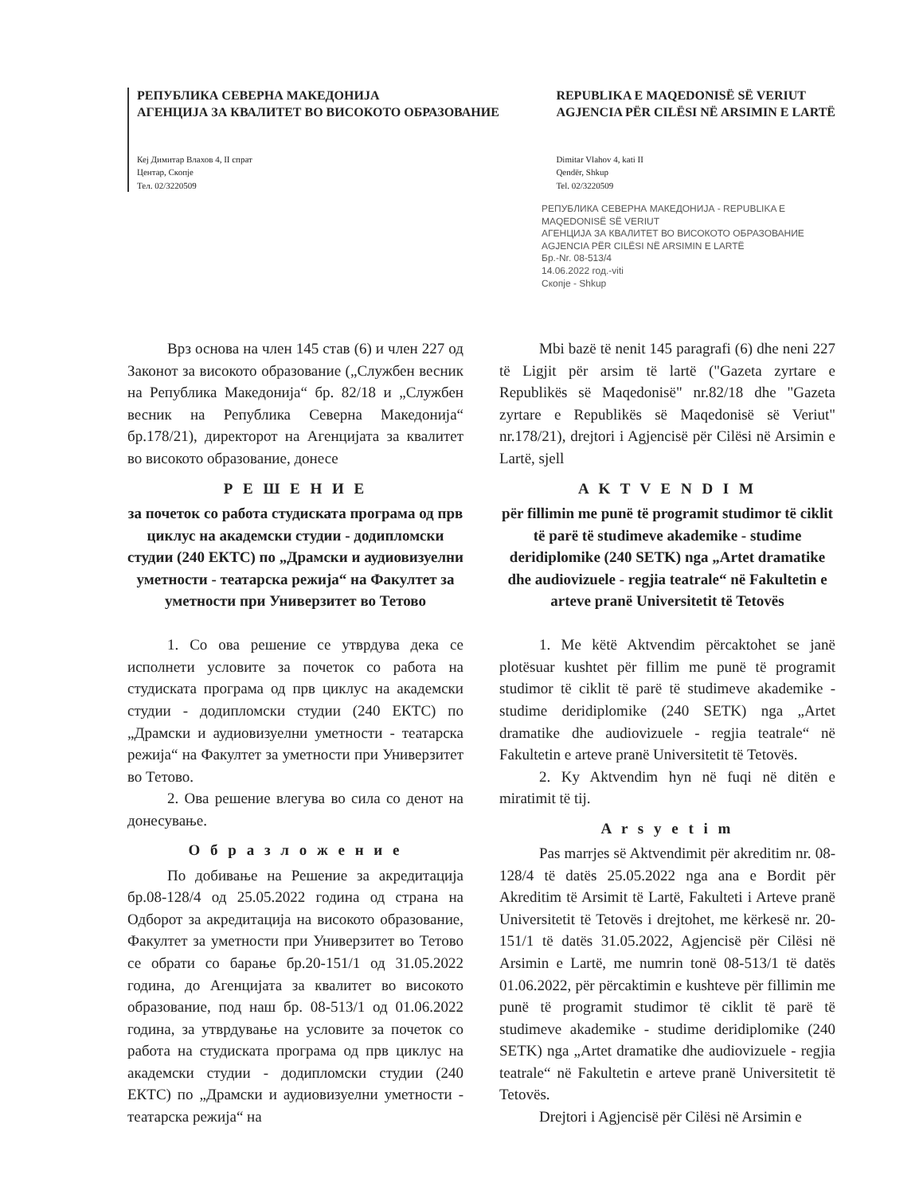РЕПУБЛИКА СЕВЕРНА МАКЕДОНИЈА
АГЕНЦИЈА ЗА КВАЛИТЕТ ВО ВИСОКОТО ОБРАЗОВАНИЕ
Кеј Димитар Влахов 4, II спрат
Центар, Скопје
Тел. 02/3220509
REPUBLIKA E MAQEDONISË SË VERIUT
AGJENCIA PËR CILËSI NË ARSIMIN E LARTË
Dimitar Vlahov 4, kati II
Qendër, Shkup
Tel. 02/3220509
РЕПУБЛИКА СЕВЕРНА МАКЕДОНИЈА - REPUBLIKA E MAQEDONISË SË VERIUT
АГЕНЦИЈА ЗА КВАЛИТЕТ ВО ВИСОКОТО ОБРАЗОВАНИЕ
AGJENCIA PËR CILËSI NË ARSIMIN E LARTË
Бр.-Nr. 08-513/4
14.06.2022 год.-viti
Скопје - Shkup
Врз основа на член 145 став (6) и член 227 од Законот за високото образование („Службен весник на Република Македонија“ бр. 82/18 и „Службен весник на Република Северна Македонија“ бр.178/21), директорот на Агенцијата за квалитет во високото образование, донесе
Р Е Ш Е Н И Е
за почеток со работа студиската програма од прв циклус на академски студии - додипломски студии (240 ЕКТС) по „Драмски и аудиовизуелни уметности - театарска режија“ на Факултет за уметности при Универзитет во Тетово
1. Со ова решение се утврдува дека се исполнети условите за почеток со работа на студиската програма од прв циклус на академски студии - додипломски студии (240 ЕКТС) по „Драмски и аудиовизуелни уметности - театарска режија“ на Факултет за уметности при Универзитет во Тетово.
2. Ова решение влегува во сила со денот на донесување.
О б р а з л о ж е н и е
По добивање на Решение за акредитација бр.08-128/4 од 25.05.2022 година од страна на Одборот за акредитација на високото образование, Факултет за уметности при Универзитет во Тетово се обрати со барање бр.20-151/1 од 31.05.2022 година, до Агенцијата за квалитет во високото образование, под наш бр. 08-513/1 од 01.06.2022 година, за утврдување на условите за почеток со работа на студиската програма од прв циклус на академски студии - додипломски студии (240 ЕКТС) по „Драмски и аудиовизуелни уметности - театарска режија“ на
Mbi bazë të nenit 145 paragrafi (6) dhe neni 227 të Ligjit për arsim të lartë ("Gazeta zyrtare e Republikës së Maqedonisë" nr.82/18 dhe "Gazeta zyrtare e Republikës së Maqedonisë së Veriut" nr.178/21), drejtori i Agjencisë për Cilësi në Arsimin e Lartë, sjell
A K T V E N D I M
për fillimin me punë të programit studimor të ciklit të parë të studimeve akademike - studime deridiplomike (240 SETK) nga „Artet dramatike dhe audiovizuele - regjia teatrale“ në Fakultetin e arteve pranë Universitetit të Tetovës
1. Me këtë Aktvendim përcaktohet se janë plotësuar kushtet për fillim me punë të programit studimor të ciklit të parë të studimeve akademike - studime deridiplomike (240 SETK) nga „Artet dramatike dhe audiovizuele - regjia teatrale“ në Fakultetin e arteve pranë Universitetit të Tetovës.
2. Ky Aktvendim hyn në fuqi në ditën e miratimit të tij.
A r s y e t i m
Pas marrjes së Aktvendimit për akreditim nr. 08-128/4 të datës 25.05.2022 nga ana e Bordit për Akreditim të Arsimit të Lartë, Fakulteti i Arteve pranë Universitetit të Tetovës i drejtohet, me kërkesë nr. 20-151/1 të datës 31.05.2022, Agjencisë për Cilësi në Arsimin e Lartë, me numrin tonë 08-513/1 të datës 01.06.2022, për përcaktimin e kushteve për fillimin me punë të programit studimor të ciklit të parë të studimeve akademike - studime deridiplomike (240 SETK) nga „Artet dramatike dhe audiovizuele - regjia teatrale“ në Fakultetin e arteve pranë Universitetit të Tetovës.
Drejtori i Agjencisë për Cilësi në Arsimin e